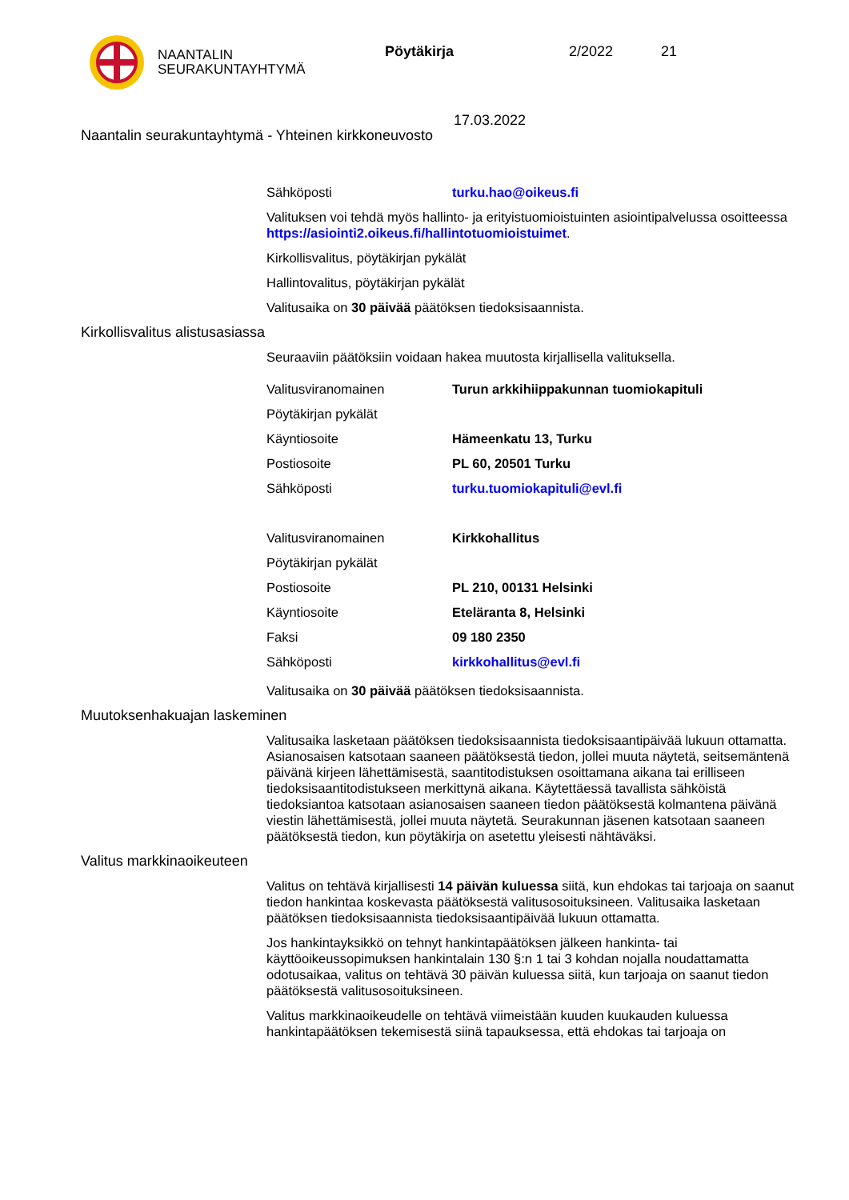NAANTALIN
SEURAKUNTAYHTYMÄ
Pöytäkirja 2/2022 21
17.03.2022
Naantalin seurakuntayhtymä - Yhteinen kirkkoneuvosto
Sähköposti turku.hao@oikeus.fi
Valituksen voi tehdä myös hallinto- ja erityistuomioistuinten asiointipalvelussa osoitteessa https://asiointi2.oikeus.fi/hallintotuomioistuimet.
Kirkollisvalitus, pöytäkirjan pykälät
Hallintovalitus, pöytäkirjan pykälät
Valitusaika on 30 päivää päätöksen tiedoksisaannista.
Kirkollisvalitus alistusasiassa
Seuraaviin päätöksiin voidaan hakea muutosta kirjallisella valituksella.
Valitusviranomainen Turun arkkihiippakunnan tuomiokapituli
Pöytäkirjan pykälät
Käyntiosoite Hämeenkatu 13, Turku
Postiosoite PL 60, 20501 Turku
Sähköposti turku.tuomiokapituli@evl.fi
Valitusviranomainen Kirkkohallitus
Pöytäkirjan pykälät
Postiosoite PL 210, 00131 Helsinki
Käyntiosoite Eteläranta 8, Helsinki
Faksi 09 180 2350
Sähköposti kirkkohallitus@evl.fi
Valitusaika on 30 päivää päätöksen tiedoksisaannista.
Muutoksenhakuajan laskeminen
Valitusaika lasketaan päätöksen tiedoksisaannista tiedoksisaantipäivää lukuun ottamatta. Asianosaisen katsotaan saaneen päätöksestä tiedon, jollei muuta näytetä, seitsemäntenä päivänä kirjeen lähettämisestä, saantitodistuksen osoittamana aikana tai erilliseen tiedoksisaantitodistukseen merkittynä aikana. Käytettäessä tavallista sähköistä tiedoksiantoa katsotaan asianosaisen saaneen tiedon päätöksestä kolmantena päivänä viestin lähettämisestä, jollei muuta näytetä. Seurakunnan jäsenen katsotaan saaneen päätöksestä tiedon, kun pöytäkirja on asetettu yleisesti nähtäväksi.
Valitus markkinaoikeuteen
Valitus on tehtävä kirjallisesti 14 päivän kuluessa siitä, kun ehdokas tai tarjoaja on saanut tiedon hankintaa koskevasta päätöksestä valitusosoituksineen. Valitusaika lasketaan päätöksen tiedoksisaannista tiedoksisaantipäivää lukuun ottamatta.
Jos hankintayksikkö on tehnyt hankintapäätöksen jälkeen hankinta- tai käyttöoikeussopimuksen hankintalain 130 §:n 1 tai 3 kohdan nojalla noudattamatta odotusaikaa, valitus on tehtävä 30 päivän kuluessa siitä, kun tarjoaja on saanut tiedon päätöksestä valitusosoituksineen.
Valitus markkinaoikeudelle on tehtävä viimeistään kuuden kuukauden kuluessa hankintapäätöksen tekemisestä siinä tapauksessa, että ehdokas tai tarjoaja on